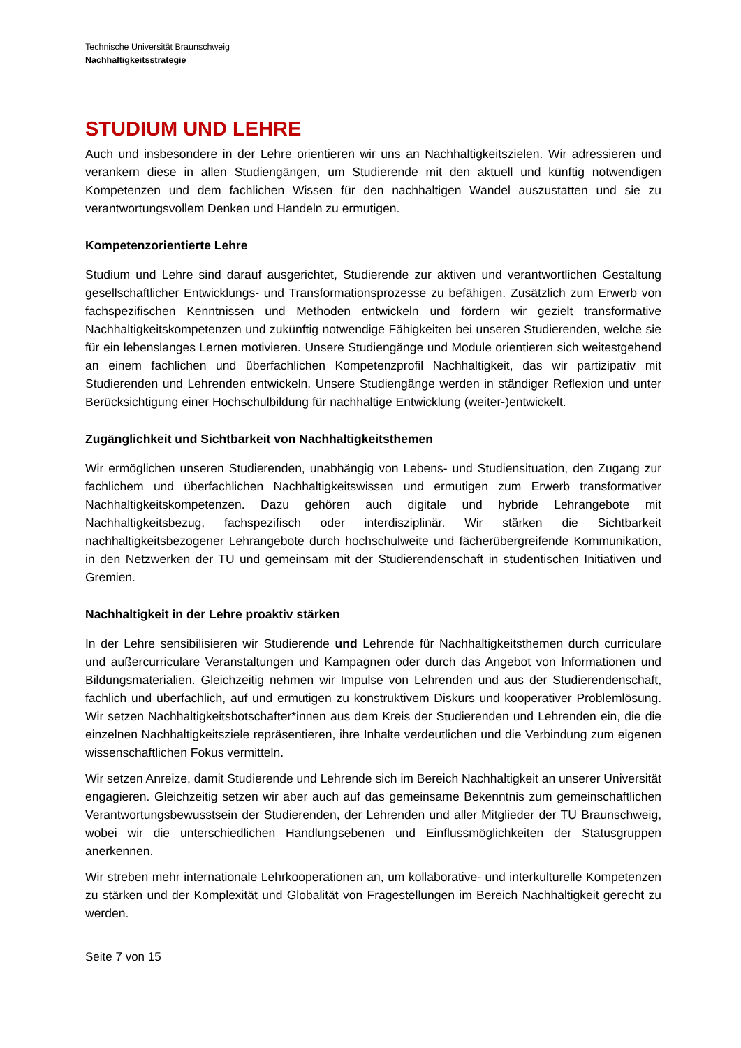Technische Universität Braunschweig
Nachhaltigkeitsstrategie
STUDIUM UND LEHRE
Auch und insbesondere in der Lehre orientieren wir uns an Nachhaltigkeitszielen. Wir adressieren und verankern diese in allen Studiengängen, um Studierende mit den aktuell und künftig notwendigen Kompetenzen und dem fachlichen Wissen für den nachhaltigen Wandel auszustatten und sie zu verantwortungsvollem Denken und Handeln zu ermutigen.
Kompetenzorientierte Lehre
Studium und Lehre sind darauf ausgerichtet, Studierende zur aktiven und verantwortlichen Gestaltung gesellschaftlicher Entwicklungs- und Transformationsprozesse zu befähigen. Zusätzlich zum Erwerb von fachspezifischen Kenntnissen und Methoden entwickeln und fördern wir gezielt transformative Nachhaltigkeitskompetenzen und zukünftig notwendige Fähigkeiten bei unseren Studierenden, welche sie für ein lebenslanges Lernen motivieren. Unsere Studiengänge und Module orientieren sich weitestgehend an einem fachlichen und überfachlichen Kompetenzprofil Nachhaltigkeit, das wir partizipativ mit Studierenden und Lehrenden entwickeln. Unsere Studiengänge werden in ständiger Reflexion und unter Berücksichtigung einer Hochschulbildung für nachhaltige Entwicklung (weiter-)entwickelt.
Zugänglichkeit und Sichtbarkeit von Nachhaltigkeitsthemen
Wir ermöglichen unseren Studierenden, unabhängig von Lebens- und Studiensituation, den Zugang zur fachlichem und überfachlichen Nachhaltigkeitswissen und ermutigen zum Erwerb transformativer Nachhaltigkeitskompetenzen. Dazu gehören auch digitale und hybride Lehrangebote mit Nachhaltigkeitsbezug, fachspezifisch oder interdisziplinär. Wir stärken die Sichtbarkeit nachhaltigkeitsbezogener Lehrangebote durch hochschulweite und fächerübergreifende Kommunikation, in den Netzwerken der TU und gemeinsam mit der Studierendenschaft in studentischen Initiativen und Gremien.
Nachhaltigkeit in der Lehre proaktiv stärken
In der Lehre sensibilisieren wir Studierende und Lehrende für Nachhaltigkeitsthemen durch curriculare und außercurriculare Veranstaltungen und Kampagnen oder durch das Angebot von Informationen und Bildungsmaterialien. Gleichzeitig nehmen wir Impulse von Lehrenden und aus der Studierendenschaft, fachlich und überfachlich, auf und ermutigen zu konstruktivem Diskurs und kooperativer Problemlösung. Wir setzen Nachhaltigkeitsbotschafter*innen aus dem Kreis der Studierenden und Lehrenden ein, die die einzelnen Nachhaltigkeitsziele repräsentieren, ihre Inhalte verdeutlichen und die Verbindung zum eigenen wissenschaftlichen Fokus vermitteln.
Wir setzen Anreize, damit Studierende und Lehrende sich im Bereich Nachhaltigkeit an unserer Universität engagieren. Gleichzeitig setzen wir aber auch auf das gemeinsame Bekenntnis zum gemeinschaftlichen Verantwortungsbewusstsein der Studierenden, der Lehrenden und aller Mitglieder der TU Braunschweig, wobei wir die unterschiedlichen Handlungsebenen und Einflussmöglichkeiten der Statusgruppen anerkennen.
Wir streben mehr internationale Lehrkooperationen an, um kollaborative- und interkulturelle Kompetenzen zu stärken und der Komplexität und Globalität von Fragestellungen im Bereich Nachhaltigkeit gerecht zu werden.
Seite 7 von 15